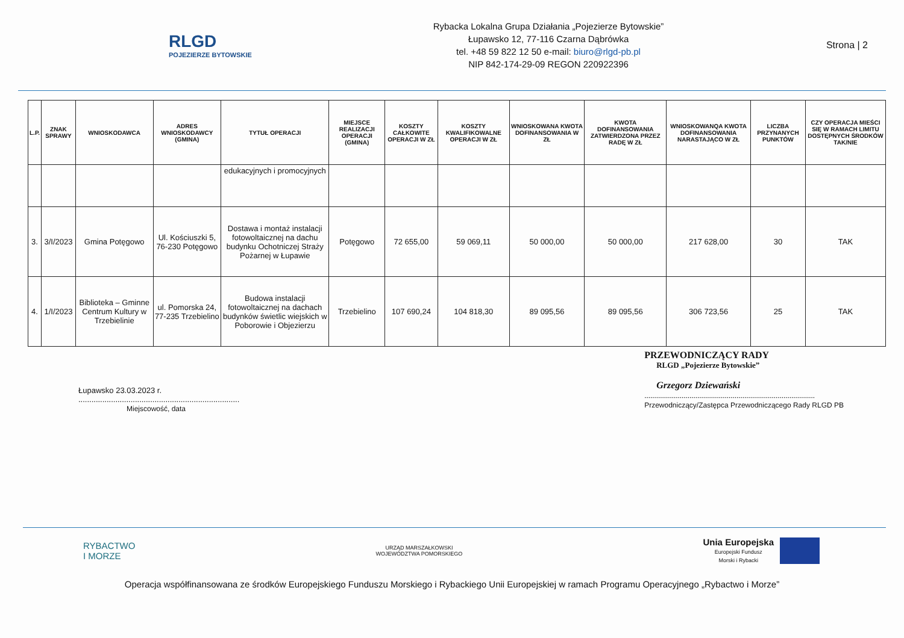RLGD
POJEZIERZE BYTOWSKIE
Rybacka Lokalna Grupa Działania „Pojezierze Bytowskie”
Łupawsko 12, 77-116 Czarna Dąbrówka
tel. +48 59 822 12 50 e-mail: biuro@rlgd-pb.pl
NIP 842-174-29-09 REGON 220922396
Strona | 2
| L.P. | ZNAK SPRAWY | WNIOSKODAWCA | ADRES WNIOSKODAWCY (GMINA) | TYTUŁ OPERACJI | MIEJSCE REALIZACJI OPERACJI (GMINA) | KOSZTY CAŁKOWITE OPERACJI W ZŁ | KOSZTY KWALIFIKOWALNE OPERACJI W ZŁ | WNIOSKOWANA KWOTA DOFINANSOWANIA W ZŁ | KWOTA DOFINANSOWANIA ZATWIERDZONA PRZEZ RADĘ W ZŁ | WNIOSKOWANQA KWOTA DOFINANSOWANIA NARASTAJĄCO W ZŁ | LICZBA PRZYNANYCH PUNKTÓW | CZY OPERACJA MIEŚCI SIĘ W RAMACH LIMITU DOSTĘPNYCH ŚRODKÓW TAK/NIE |
| --- | --- | --- | --- | --- | --- | --- | --- | --- | --- | --- | --- | --- |
| | | | | edukacyjnych i promocyjnych | | | | | | | | |
| 3. | 3/I/2023 | Gmina Potęgowo | Ul. Kościuszki 5, 76-230 Potęgowo | Dostawa i montaż instalacji fotowoltaicznej na dachu budynku Ochotniczej Straży Pożarnej w Łupawie | Potęgowo | 72 655,00 | 59 069,11 | 50 000,00 | 50 000,00 | 217 628,00 | 30 | TAK |
| 4. | 1/I/2023 | Biblioteka – Gminne Centrum Kultury w Trzebielinie | ul. Pomorska 24, 77-235 Trzebielino | Budowa instalacji fotowoltaicznej na dachach budynków świetlic wiejskich w Poborowie i Objezierzu | Trzebielino | 107 690,24 | 104 818,30 | 89 095,56 | 89 095,56 | 306 723,56 | 25 | TAK |
Łupawsko 23.03.2023 r.
..........................................................................
Miejscowość, data
PRZEWODNICZĄCY RADY
RLGD „Pojezierze Bytowskie”
Grzegorz Dziewański
.......................................................................................
Przewodniczący/Zastępca Przewodniczącego Rady RLGD PB
RYBACTWO
I MORZE
URZĄD MARSZAŁKOWSKI
WOJEWÓDZTWA POMORSKIEGO
Unia Europejska
Europejski Fundusz
Morski i Rybacki
Operacja współfinansowana ze środków Europejskiego Funduszu Morskiego i Rybackiego Unii Europejskiej w ramach Programu Operacyjnego „Rybactwo i Morze”